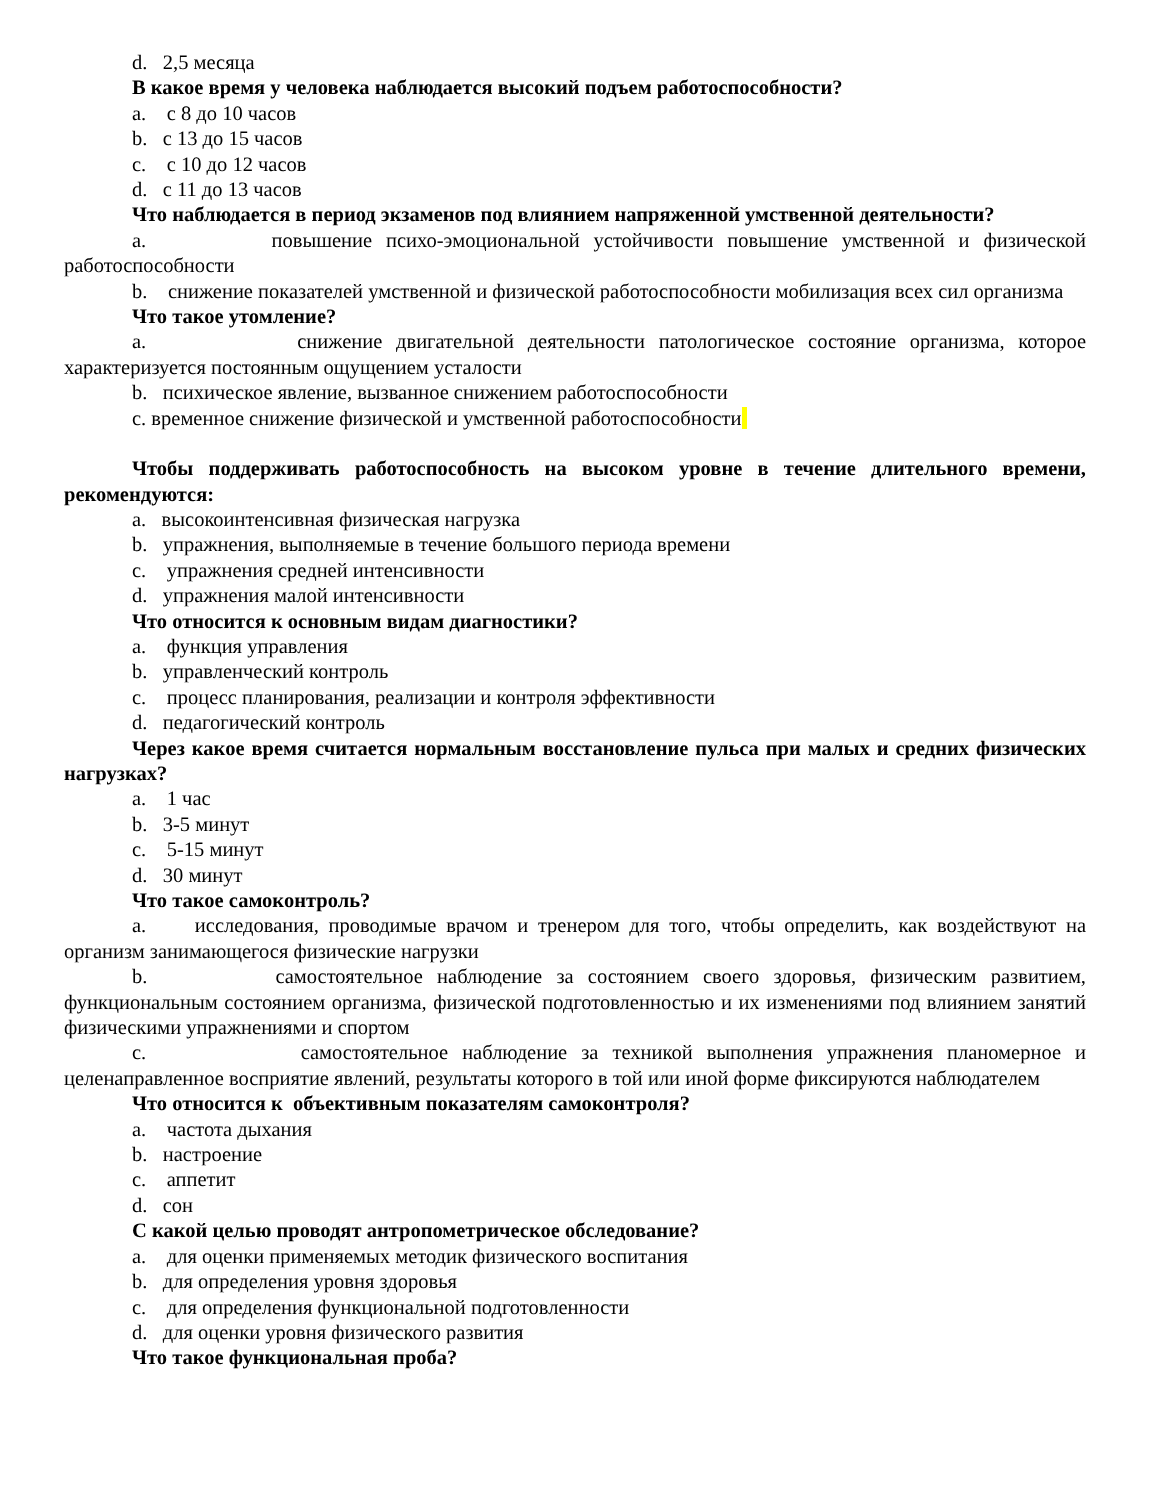d. 2,5 месяца
В какое время у человека наблюдается высокий подъем работоспособности?
a. с 8 до 10 часов
b. с 13 до 15 часов
c. с 10 до 12 часов
d. с 11 до 13 часов
Что наблюдается в период экзаменов под влиянием напряженной умственной деятельности?
a. повышение психо-эмоциональной устойчивости повышение умственной и физической работоспособности
b. снижение показателей умственной и физической работоспособности мобилизация всех сил организма
Что такое утомление?
a. снижение двигательной деятельности патологическое состояние организма, которое характеризуется постоянным ощущением усталости
b. психическое явление, вызванное снижением работоспособности
c. временное снижение физической и умственной работоспособности
Чтобы поддерживать работоспособность на высоком уровне в течение длительного времени, рекомендуются:
a. высокоинтенсивная физическая нагрузка
b. упражнения, выполняемые в течение большого периода времени
c. упражнения средней интенсивности
d. упражнения малой интенсивности
Что относится к основным видам диагностики?
a. функция управления
b. управленческий контроль
c. процесс планирования, реализации и контроля эффективности
d. педагогический контроль
Через какое время считается нормальным восстановление пульса при малых и средних физических нагрузках?
a. 1 час
b. 3-5 минут
c. 5-15 минут
d. 30 минут
Что такое самоконтроль?
a. исследования, проводимые врачом и тренером для того, чтобы определить, как воздействуют на организм занимающегося физические нагрузки
b. самостоятельное наблюдение за состоянием своего здоровья, физическим развитием, функциональным состоянием организма, физической подготовленностью и их изменениями под влиянием занятий физическими упражнениями и спортом
c. самостоятельное наблюдение за техникой выполнения упражнения планомерное и целенаправленное восприятие явлений, результаты которого в той или иной форме фиксируются наблюдателем
Что относится к объективным показателям самоконтроля?
a. частота дыхания
b. настроение
c. аппетит
d. сон
С какой целью проводят антропометрическое обследование?
a. для оценки применяемых методик физического воспитания
b. для определения уровня здоровья
c. для определения функциональной подготовленности
d. для оценки уровня физического развития
Что такое функциональная проба?